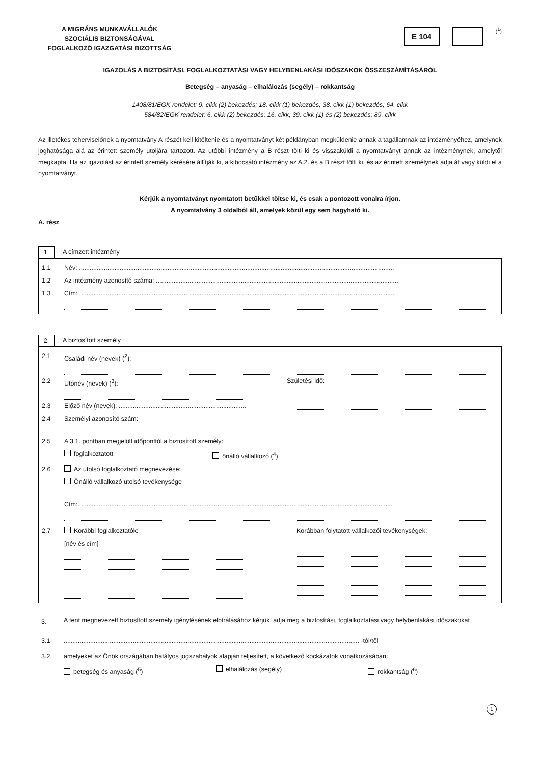A MIGRÁNS MUNKAVÁLLALÓK
SZOCIÁLIS BIZTONSÁGÁVAL
FOGLALKOZÓ IGAZGATÁSI BIZOTTSÁG
E 104
(<sup>1</sup>)
IGAZOLÁS A BIZTOSÍTÁSI, FOGLALKOZTATÁSI VAGY HELYBENLAKÁSI IDŐSZAKOK ÖSSZESZÁMÍTÁSÁRÓL
Betegség – anyaság – elhalálozás (segély) – rokkantság
1408/81/EGK rendelet: 9. cikk (2) bekezdés; 18. cikk (1) bekezdés; 38. cikk (1) bekezdés; 64. cikk
584/82/EGK rendelet: 6. cikk (2) bekezdés; 16. cikk; 39. cikk (1) és (2) bekezdés; 89. cikk
Az illetékes teherviselőnek a nyomtatvány A részét kell kitöltenie és a nyomtatványt két példányban megküldenie annak a tagállamnak az intézményéhez, amelynek joghatósága alá az érintett személy utoljára tartozott. Az utóbbi intézmény a B részt tölti ki és visszaküldi a nyomtatványt annak az intézménynek, amelytől megkapta. Ha az igazolást az érintett személy kérésére állítják ki, a kibocsátó intézmény az A.2. és a B részt tölti ki, és az érintett személynek adja át vagy küldi el a nyomtatványt.
Kérjük a nyomtatványt nyomtatott betűkkel töltse ki, és csak a pontozott vonalra írjon.
A nyomtatvány 3 oldalból áll, amelyek közül egy sem hagyható ki.
A. rész
1. A címzett intézmény
1.1 Név: ..................................................................................................................................................................................
1.2 Az intézmény azonosító száma: .........................................................................................................................................
1.3 Cím: ..................................................................................................................................................................................
2. A biztosított személy
2.1 Családi név (nevek) (<sup>2</sup>):
2.2 Utónév (nevek) (<sup>3</sup>): Születési idő:
2.3 Előző név (nevek): ........................................................................
2.4 Személyi azonosító szám:
2.5 A 3.1. pontban megjelölt időponttól a biztosított személy:
foglalkoztatott önálló vállalkozó (<sup>4</sup>)
2.6 Az utolsó foglalkoztató megnevezése:
Önálló vállalkozó utolsó tevékenysége
Cím:..................................................................................................................................................................................
2.7 Korábbi foglalkoztatók:
[név és cím]
Korábban folytatott vállalkozói tevékenységek:
3.
A fent megnevezett biztosított személy igénylésének elbírálásához kérjük, adja meg a biztosítási, foglalkoztatási vagy helybenlakási időszakokat
3.1 ....................................................................................................................................................................... -tól/től
3.2 amelyeket az Önök országában hatályos jogszabályok alapján teljesített, a következő kockázatok vonatkozásában:
betegség és anyaság (<sup>5</sup>) elhalálozás (segély) rokkantság (<sup>6</sup>)
1